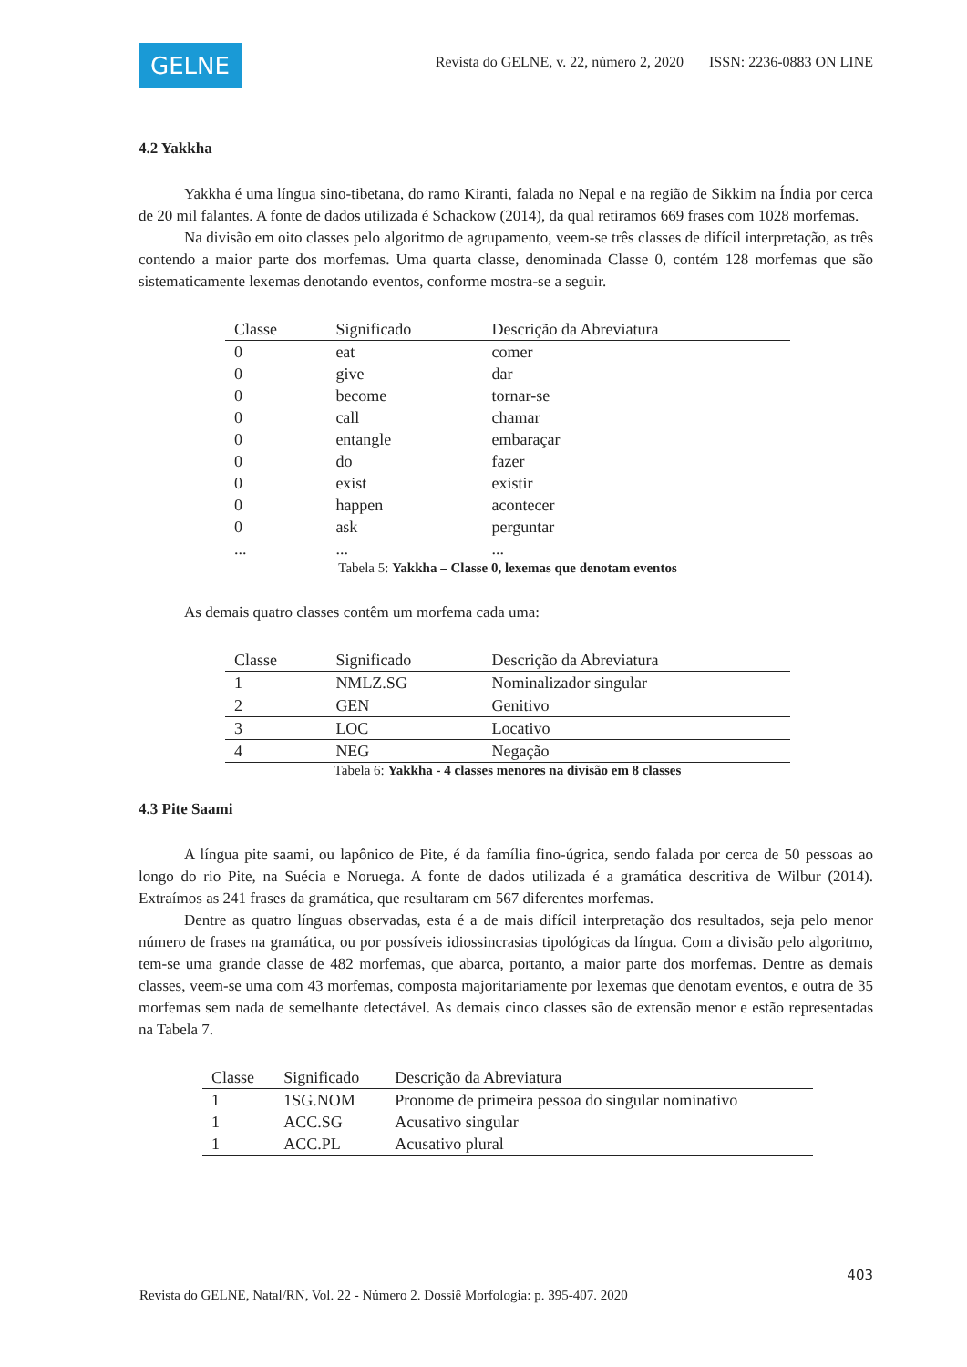GELNE
Revista do GELNE, v. 22, número 2, 2020 ISSN: 2236-0883 ON LINE
4.2 Yakkha
Yakkha é uma língua sino-tibetana, do ramo Kiranti, falada no Nepal e na região de Sikkim na Índia por cerca de 20 mil falantes. A fonte de dados utilizada é Schackow (2014), da qual retiramos 669 frases com 1028 morfemas.
Na divisão em oito classes pelo algoritmo de agrupamento, veem-se três classes de difícil interpretação, as três contendo a maior parte dos morfemas. Uma quarta classe, denominada Classe 0, contém 128 morfemas que são sistematicamente lexemas denotando eventos, conforme mostra-se a seguir.
| Classe | Significado | Descrição da Abreviatura |
| --- | --- | --- |
| 0 | eat | comer |
| 0 | give | dar |
| 0 | become | tornar-se |
| 0 | call | chamar |
| 0 | entangle | embaraçar |
| 0 | do | fazer |
| 0 | exist | existir |
| 0 | happen | acontecer |
| 0 | ask | perguntar |
| ... | ... | ... |
Tabela 5: Yakkha – Classe 0, lexemas que denotam eventos
As demais quatro classes contêm um morfema cada uma:
| Classe | Significado | Descrição da Abreviatura |
| --- | --- | --- |
| 1 | NMLZ.SG | Nominalizador singular |
| 2 | GEN | Genitivo |
| 3 | LOC | Locativo |
| 4 | NEG | Negação |
Tabela 6: Yakkha - 4 classes menores na divisão em 8 classes
4.3 Pite Saami
A língua pite saami, ou lapônico de Pite, é da família fino-úgrica, sendo falada por cerca de 50 pessoas ao longo do rio Pite, na Suécia e Noruega. A fonte de dados utilizada é a gramática descritiva de Wilbur (2014). Extraímos as 241 frases da gramática, que resultaram em 567 diferentes morfemas.
Dentre as quatro línguas observadas, esta é a de mais difícil interpretação dos resultados, seja pelo menor número de frases na gramática, ou por possíveis idiossincrasias tipológicas da língua. Com a divisão pelo algoritmo, tem-se uma grande classe de 482 morfemas, que abarca, portanto, a maior parte dos morfemas. Dentre as demais classes, veem-se uma com 43 morfemas, composta majoritariamente por lexemas que denotam eventos, e outra de 35 morfemas sem nada de semelhante detectável. As demais cinco classes são de extensão menor e estão representadas na Tabela 7.
| Classe | Significado | Descrição da Abreviatura |
| --- | --- | --- |
| 1 | 1SG.NOM | Pronome de primeira pessoa do singular nominativo |
| 1 | ACC.SG | Acusativo singular |
| 1 | ACC.PL | Acusativo plural |
403
Revista do GELNE, Natal/RN, Vol. 22 - Número 2. Dossiê Morfologia: p. 395-407. 2020